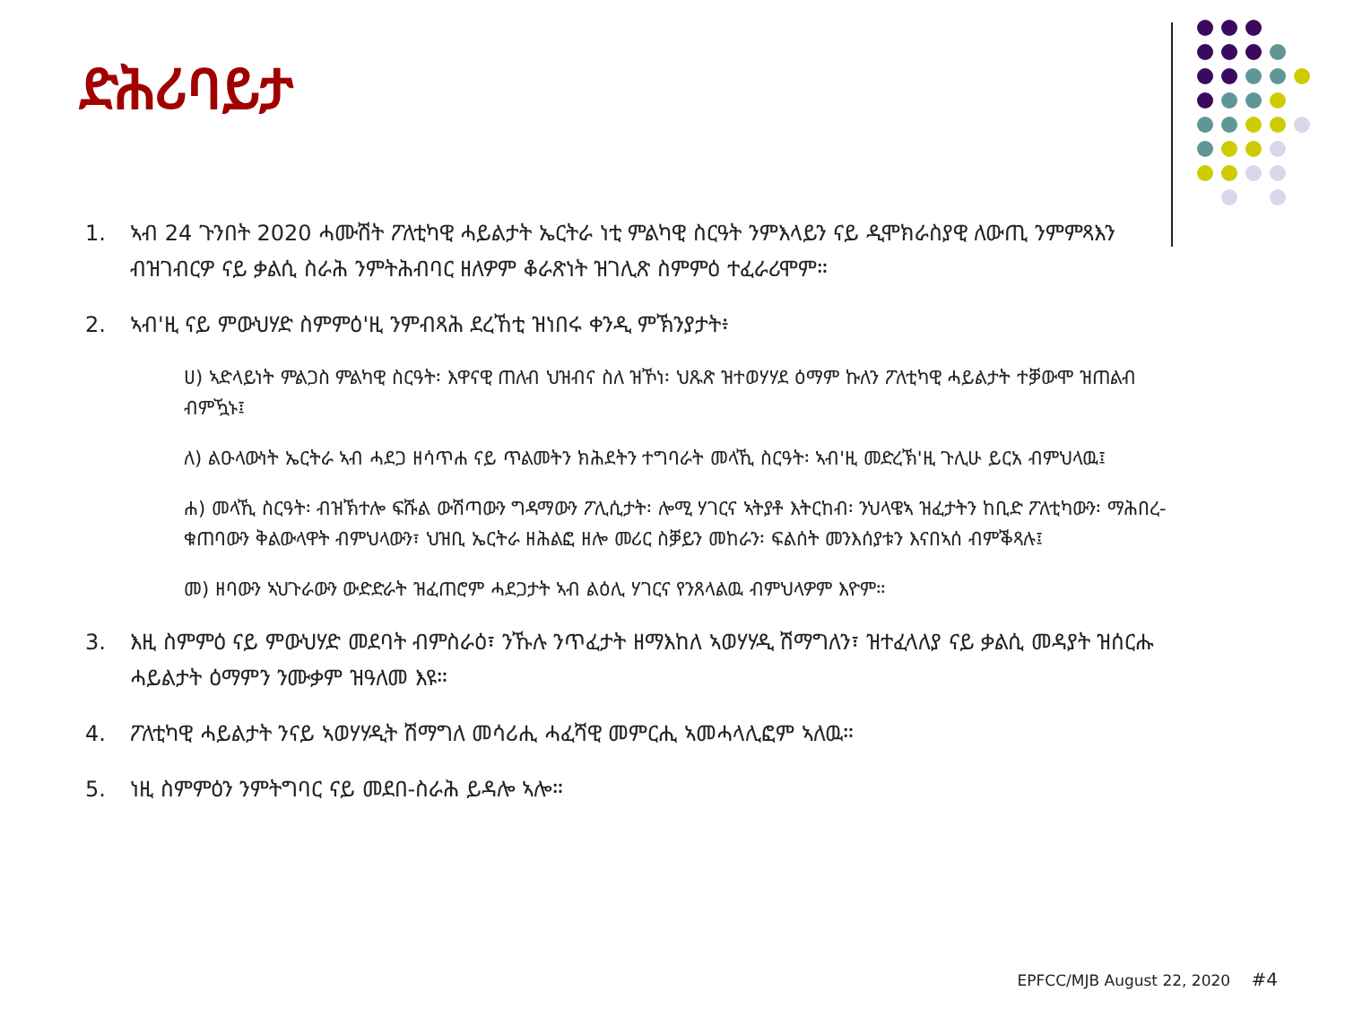ድሕሪባይታ
1. ኣብ 24 ጉንበት 2020 ሓሙሽት ፖለቲካዊ ሓይልታት ኤርትራ ነቲ ምልካዊ ስርዓት ንምእላይን ናይ ዲሞክራስያዊ ለውጢ ንምምጻእን ብዝገብርዎ ናይ ቃልሲ ስራሕ ንምትሕብባር ዘለዎም ቆራጽነት ዝገሊጽ ስምምዕ ተፈራሪሞም።
2. ኣብ'ዚ ናይ ምውህሃድ ስምምዕ'ዚ ንምብጻሕ ደረኸቲ ዝነበሩ ቀንዲ ምኽንያታት፥
ሀ) ኣድላይነት ምልጋስ ምልካዊ ስርዓት፡ እዋናዊ ጠለብ ህዝብና ስለ ዝኾነ፡ ህጹጽ ዝተወሃሃደ ዕማም ኩለን ፖለቲካዊ ሓይልታት ተቓውሞ ዝጠልብ ብምዃኑ፤
ለ) ልዑላውነት ኤርትራ ኣብ ሓደጋ ዘሳጥሐ ናይ ጥልመትን ክሕደትን ተግባራት መላኺ ስርዓት፡ ኣብ'ዚ መድረኽ'ዚ ጉሊሁ ይርአ ብምህላዉ፤
ሐ) መላኺ ስርዓት፡ ብዝኽተሎ ፍሹል ውሽጣውን ግዳማውን ፖሊሲታት፡ ሎሚ ሃገርና ኣትያቶ እትርከብ፡ ንህላዌኣ ዝፈታትን ከቢድ ፖለቲካውን፡ ማሕበረ-ቁጠባውን ቅልውላዋት ብምህላውን፣ ህዝቢ ኤርትራ ዘሕልፎ ዘሎ መሪር ስቓይን መከራን፡ ፍልሰት መንእሰያቱን እናበኣሰ ብምቕጻሉ፤
መ) ዘባውን ኣህጉራውን ውድድራት ዝፈጠሮም ሓደጋታት ኣብ ልዕሊ ሃገርና የንጸላልዉ ብምህላዎም እዮም።
3. እዚ ስምምዕ ናይ ምውህሃድ መደባት ብምስራዕ፣ ንኹሉ ንጥፈታት ዘማእከለ ኣወሃሃዲ ሽማግለን፣ ዝተፈላለያ ናይ ቃልሲ መዳያት ዝሰርሑ ሓይልታት ዕማምን ንሙቃም ዝዓለመ እዩ።
4. ፖለቲካዊ ሓይልታት ንናይ ኣወሃሃዲት ሽማግለ መሳሪሒ ሓፈሻዊ መምርሒ ኣመሓላሊፎም ኣለዉ።
5. ነዚ ስምምዕን ንምትግባር ናይ መደበ-ስራሕ ይዳሎ ኣሎ።
EPFCC/MJB August 22, 2020 #4